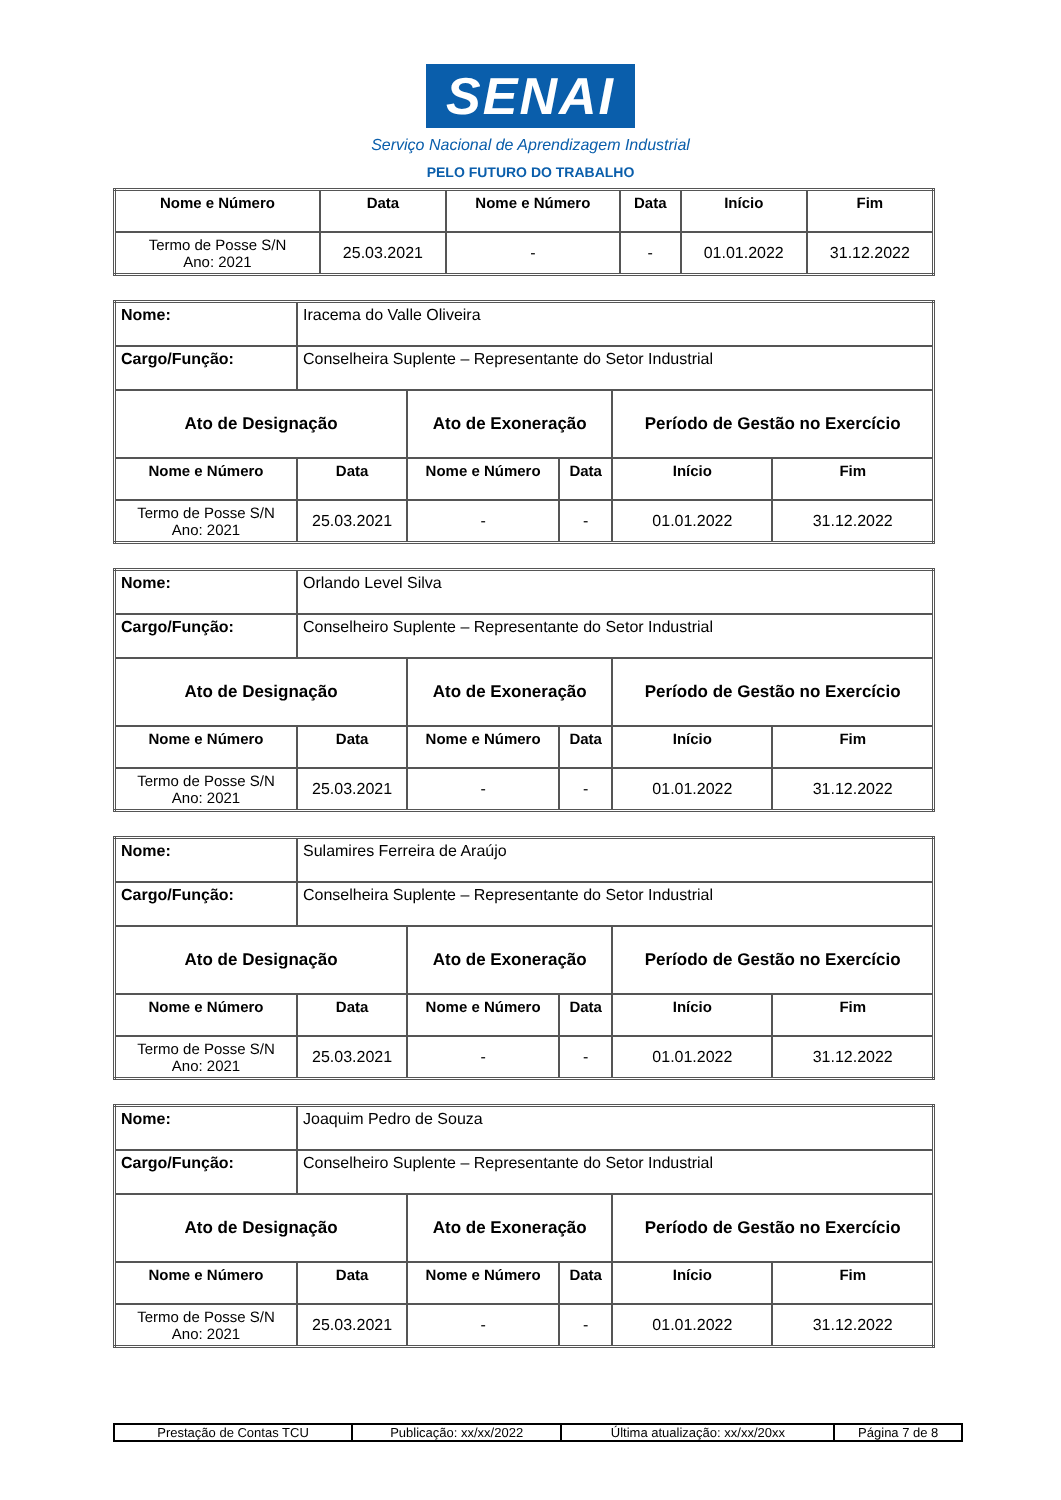SENAI
Serviço Nacional de Aprendizagem Industrial
PELO FUTURO DO TRABALHO
| Nome e Número | Data | Nome e Número | Data | Início | Fim |
| --- | --- | --- | --- | --- | --- |
| Termo de Posse S/N Ano: 2021 | 25.03.2021 | - | - | 01.01.2022 | 31.12.2022 |
| Nome: | Iracema do Valle Oliveira | | | | |
| Cargo/Função: | Conselheira Suplente – Representante do Setor Industrial | | | | |
| Ato de Designação | | Ato de Exoneração | | Período de Gestão no Exercício | |
| Nome e Número | Data | Nome e Número | Data | Início | Fim |
| Termo de Posse S/N Ano: 2021 | 25.03.2021 | - | - | 01.01.2022 | 31.12.2022 |
| Nome: | Orlando Level Silva | | | | |
| Cargo/Função: | Conselheiro Suplente – Representante do Setor Industrial | | | | |
| Ato de Designação | | Ato de Exoneração | | Período de Gestão no Exercício | |
| Nome e Número | Data | Nome e Número | Data | Início | Fim |
| Termo de Posse S/N Ano: 2021 | 25.03.2021 | - | - | 01.01.2022 | 31.12.2022 |
| Nome: | Sulamires Ferreira de Araújo | | | | |
| Cargo/Função: | Conselheira Suplente – Representante do Setor Industrial | | | | |
| Ato de Designação | | Ato de Exoneração | | Período de Gestão no Exercício | |
| Nome e Número | Data | Nome e Número | Data | Início | Fim |
| Termo de Posse S/N Ano: 2021 | 25.03.2021 | - | - | 01.01.2022 | 31.12.2022 |
| Nome: | Joaquim Pedro de Souza | | | | |
| Cargo/Função: | Conselheiro Suplente – Representante do Setor Industrial | | | | |
| Ato de Designação | | Ato de Exoneração | | Período de Gestão no Exercício | |
| Nome e Número | Data | Nome e Número | Data | Início | Fim |
| Termo de Posse S/N Ano: 2021 | 25.03.2021 | - | - | 01.01.2022 | 31.12.2022 |
| Prestação de Contas TCU | Publicação: xx/xx/2022 | Última atualização: xx/xx/20xx | Página 7 de 8 |